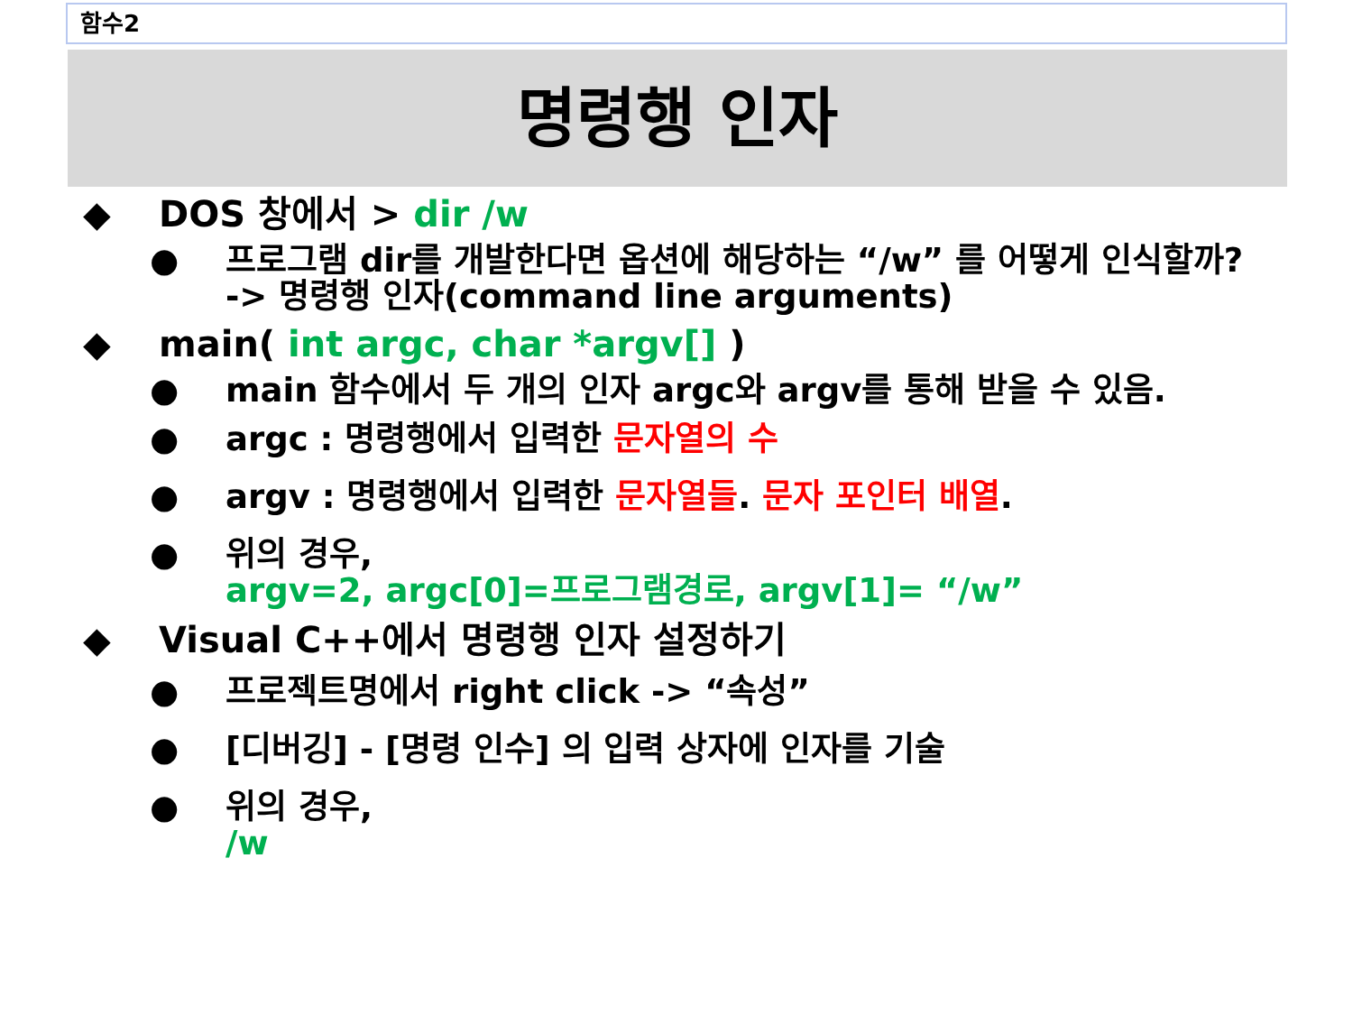함수2
명령행 인자
◆ DOS 창에서 > dir /w
● 프로그램 dir를 개발한다면 옵션에 해당하는 “/w” 를 어떻게 인식할까?
-> 명령행 인자(command line arguments)
◆ main( int argc, char *argv[] )
● main 함수에서 두 개의 인자 argc와 argv를 통해 받을 수 있음.
● argc : 명령행에서 입력한 문자열의 수
● argv : 명령행에서 입력한 문자열들. 문자 포인터 배열.
● 위의 경우,
argv=2, argc[0]=프로그램경로, argv[1]= “/w”
◆ Visual C++에서 명령행 인자 설정하기
● 프로젝트명에서 right click -> “속성”
● [디버깅] - [명령 인수] 의 입력 상자에 인자를 기술
● 위의 경우,
/w